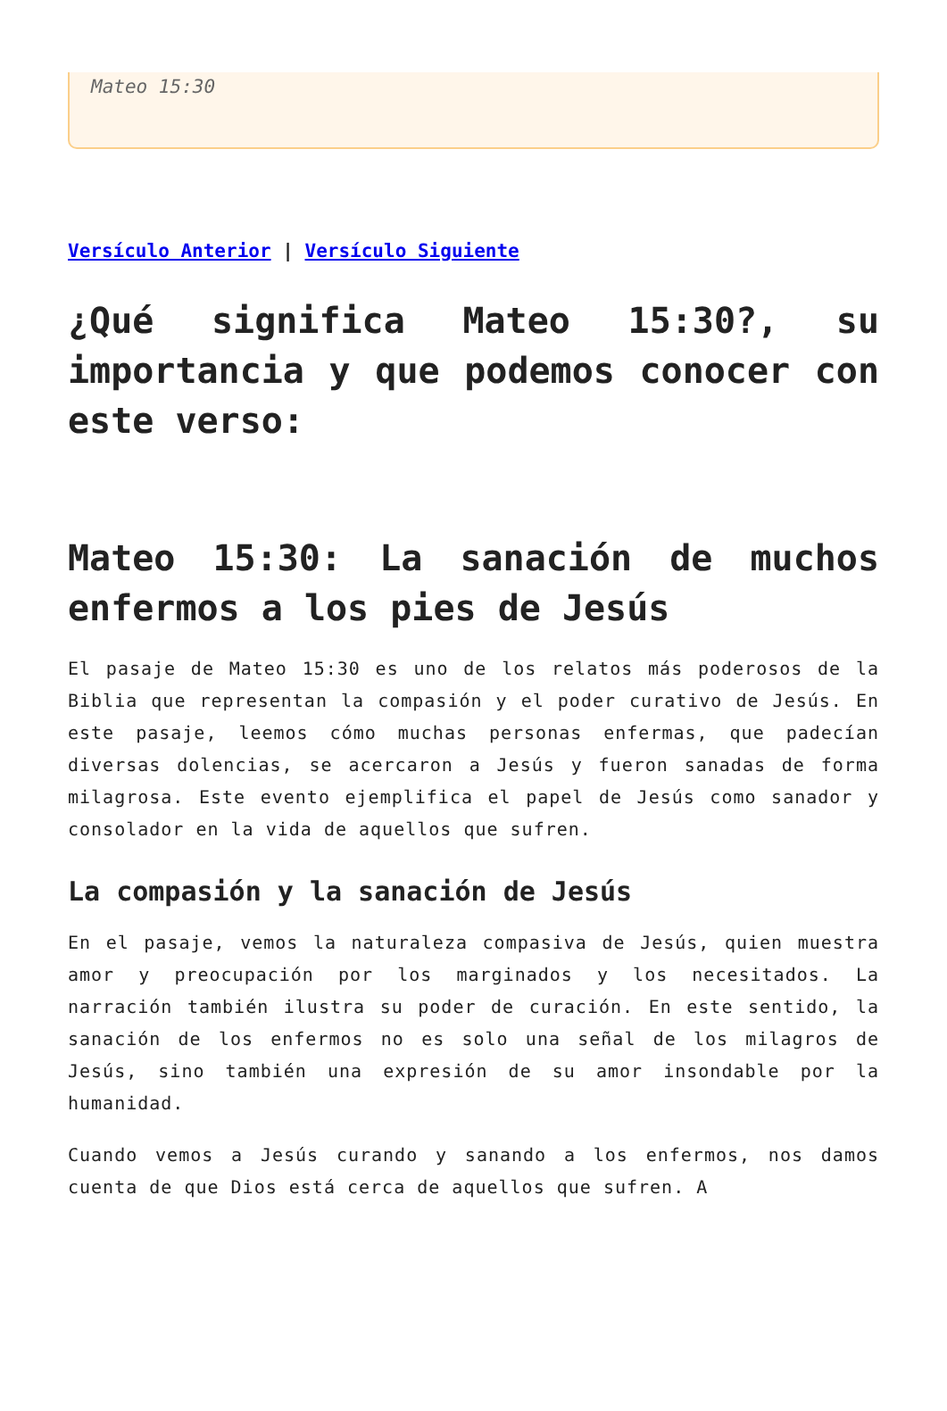Mateo 15:30
Versículo Anterior | Versículo Siguiente
¿Qué significa Mateo 15:30?, su importancia y que podemos conocer con este verso:
Mateo 15:30: La sanación de muchos enfermos a los pies de Jesús
El pasaje de Mateo 15:30 es uno de los relatos más poderosos de la Biblia que representan la compasión y el poder curativo de Jesús. En este pasaje, leemos cómo muchas personas enfermas, que padecían diversas dolencias, se acercaron a Jesús y fueron sanadas de forma milagrosa. Este evento ejemplifica el papel de Jesús como sanador y consolador en la vida de aquellos que sufren.
La compasión y la sanación de Jesús
En el pasaje, vemos la naturaleza compasiva de Jesús, quien muestra amor y preocupación por los marginados y los necesitados. La narración también ilustra su poder de curación. En este sentido, la sanación de los enfermos no es solo una señal de los milagros de Jesús, sino también una expresión de su amor insondable por la humanidad.
Cuando vemos a Jesús curando y sanando a los enfermos, nos damos cuenta de que Dios está cerca de aquellos que sufren. A